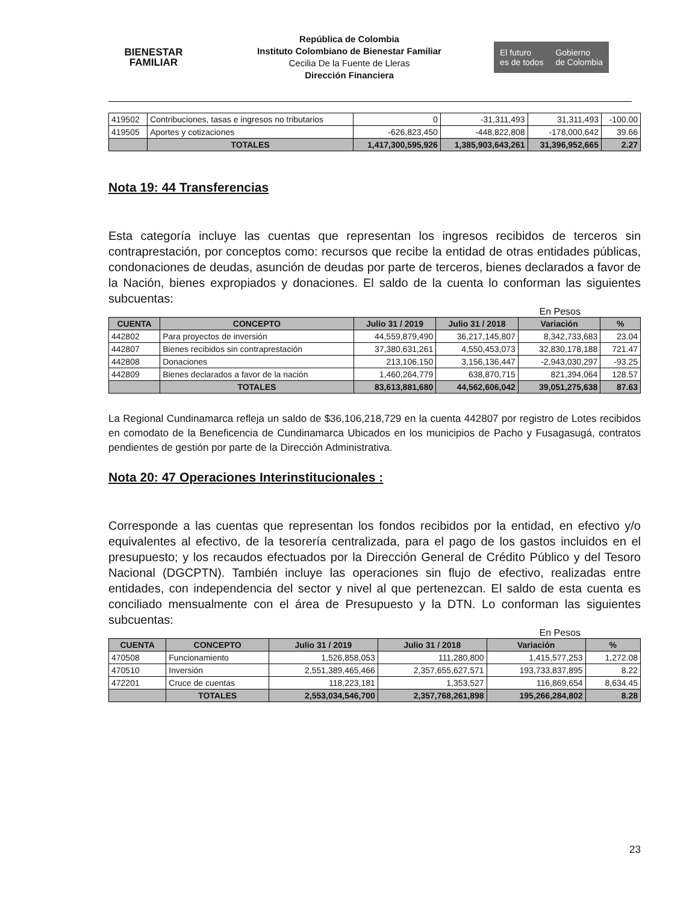BIENESTAR
FAMILIAR
República de Colombia
Instituto Colombiano de Bienestar Familiar
Cecilia De la Fuente de Lleras
Dirección Financiera
El futuro
es de todos
Gobierno
de Colombia
| 419502 | Contribuciones, tasas e ingresos no tributarios | 0 | -31,311,493 | 31,311,493 | -100.00 |
| 419505 | Aportes y cotizaciones | -626,823,450 | -448,822,808 | -178,000,642 | 39.66 |
| | TOTALES | 1,417,300,595,926 | 1,385,903,643,261 | 31,396,952,665 | 2.27 |
Nota 19: 44 Transferencias
Esta categoría incluye las cuentas que representan los ingresos recibidos de terceros sin contraprestación, por conceptos como: recursos que recibe la entidad de otras entidades públicas, condonaciones de deudas, asunción de deudas por parte de terceros, bienes declarados a favor de la Nación, bienes expropiados y donaciones. El saldo de la cuenta lo conforman las siguientes subcuentas:
En Pesos
| CUENTA | CONCEPTO | Julio 31 / 2019 | Julio 31 / 2018 | Variación | % |
| --- | --- | --- | --- | --- | --- |
| 442802 | Para proyectos de inversión | 44,559,879,490 | 36,217,145,807 | 8,342,733,683 | 23.04 |
| 442807 | Bienes recibidos sin contraprestación | 37,380,631,261 | 4,550,453,073 | 32,830,178,188 | 721.47 |
| 442808 | Donaciones | 213,106,150 | 3,156,136,447 | -2,943,030,297 | -93.25 |
| 442809 | Bienes declarados a favor de la nación | 1,460,264,779 | 638,870,715 | 821,394,064 | 128.57 |
| | TOTALES | 83,613,881,680 | 44,562,606,042 | 39,051,275,638 | 87.63 |
La Regional Cundinamarca refleja un saldo de $36,106,218,729 en la cuenta 442807 por registro de Lotes recibidos en comodato de la Beneficencia de Cundinamarca Ubicados en los municipios de Pacho y Fusagasugá, contratos pendientes de gestión por parte de la Dirección Administrativa.
Nota 20: 47 Operaciones Interinstitucionales :
Corresponde a las cuentas que representan los fondos recibidos por la entidad, en efectivo y/o equivalentes al efectivo, de la tesorería centralizada, para el pago de los gastos incluidos en el presupuesto; y los recaudos efectuados por la Dirección General de Crédito Público y del Tesoro Nacional (DGCPTN). También incluye las operaciones sin flujo de efectivo, realizadas entre entidades, con independencia del sector y nivel al que pertenezcan. El saldo de esta cuenta es conciliado mensualmente con el área de Presupuesto y la DTN. Lo conforman las siguientes subcuentas:
En Pesos
| CUENTA | CONCEPTO | Julio 31 / 2019 | Julio 31 / 2018 | Variación | % |
| --- | --- | --- | --- | --- | --- |
| 470508 | Funcionamiento | 1,526,858,053 | 111,280,800 | 1,415,577,253 | 1,272.08 |
| 470510 | Inversión | 2,551,389,465,466 | 2,357,655,627,571 | 193,733,837,895 | 8.22 |
| 472201 | Cruce de cuentas | 118,223,181 | 1,353,527 | 116,869,654 | 8,634.45 |
| | TOTALES | 2,553,034,546,700 | 2,357,768,261,898 | 195,266,284,802 | 8.28 |
23